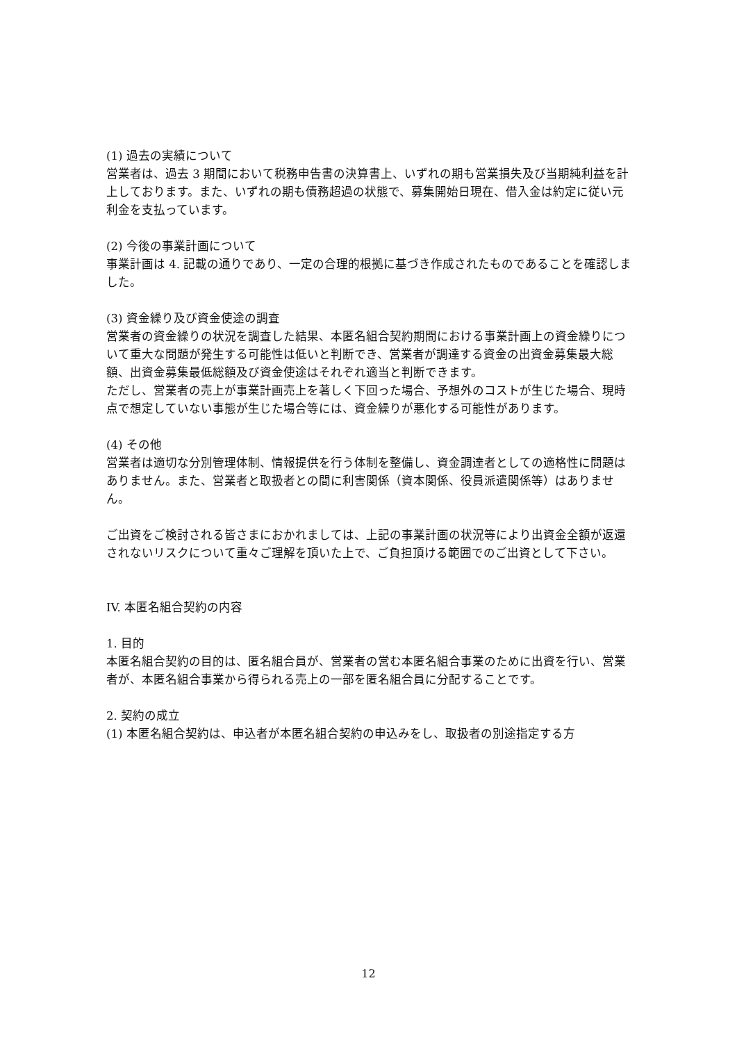(1) 過去の実績について
営業者は、過去 3 期間において税務申告書の決算書上、いずれの期も営業損失及び当期純利益を計上しております。また、いずれの期も債務超過の状態で、募集開始日現在、借入金は約定に従い元利金を支払っています。
(2) 今後の事業計画について
事業計画は 4. 記載の通りであり、一定の合理的根拠に基づき作成されたものであることを確認しました。
(3) 資金繰り及び資金使途の調査
営業者の資金繰りの状況を調査した結果、本匿名組合契約期間における事業計画上の資金繰りについて重大な問題が発生する可能性は低いと判断でき、営業者が調達する資金の出資金募集最大総額、出資金募集最低総額及び資金使途はそれぞれ適当と判断できます。
ただし、営業者の売上が事業計画売上を著しく下回った場合、予想外のコストが生じた場合、現時点で想定していない事態が生じた場合等には、資金繰りが悪化する可能性があります。
(4) その他
営業者は適切な分別管理体制、情報提供を行う体制を整備し、資金調達者としての適格性に問題はありません。また、営業者と取扱者との間に利害関係（資本関係、役員派遣関係等）はありません。
ご出資をご検討される皆さまにおかれましては、上記の事業計画の状況等により出資金全額が返還されないリスクについて重々ご理解を頂いた上で、ご負担頂ける範囲でのご出資として下さい。
IV. 本匿名組合契約の内容
1. 目的
本匿名組合契約の目的は、匿名組合員が、営業者の営む本匿名組合事業のために出資を行い、営業者が、本匿名組合事業から得られる売上の一部を匿名組合員に分配することです。
2. 契約の成立
(1) 本匿名組合契約は、申込者が本匿名組合契約の申込みをし、取扱者の別途指定する方
12